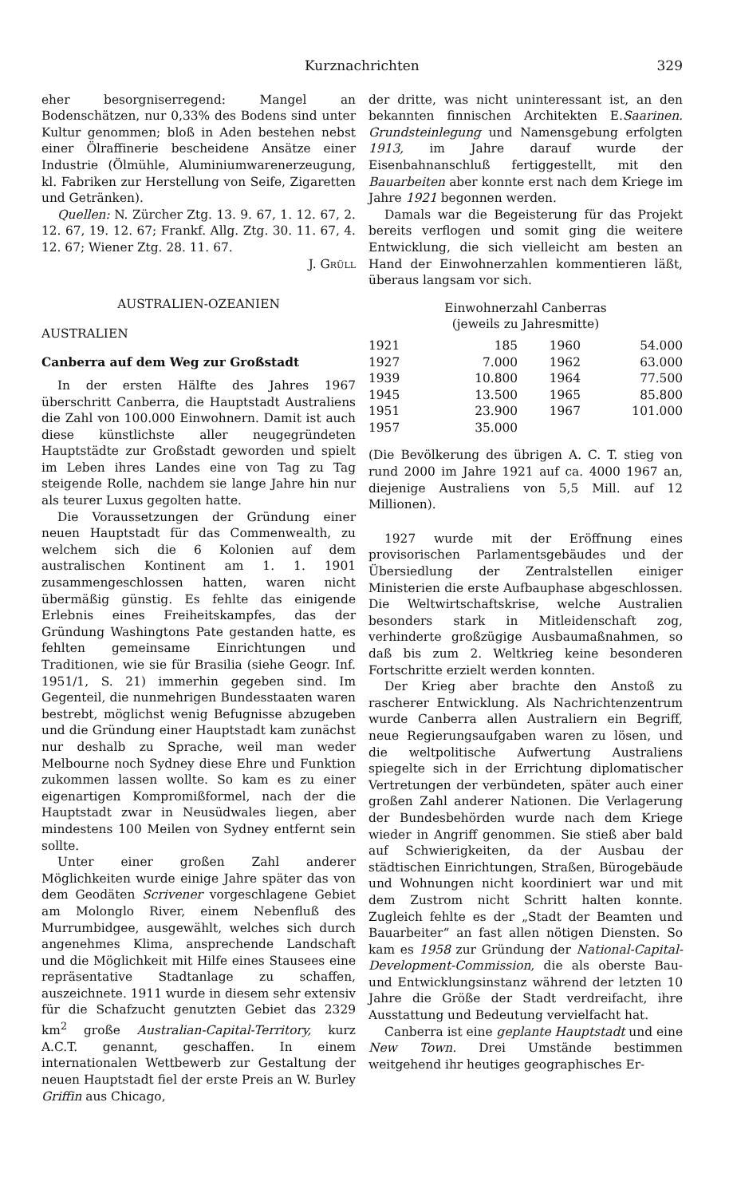Kurznachrichten 329
eher besorgniserregend: Mangel an Bodenschätzen, nur 0,33% des Bodens sind unter Kultur genommen; bloß in Aden bestehen nebst einer Ölraffinerie bescheidene Ansätze einer Industrie (Ölmühle, Aluminiumwarenerzeugung, kl. Fabriken zur Herstellung von Seife, Zigaretten und Getränken).
Quellen: N. Zürcher Ztg. 13. 9. 67, 1. 12. 67, 2. 12. 67, 19. 12. 67; Frankf. Allg. Ztg. 30. 11. 67, 4. 12. 67; Wiener Ztg. 28. 11. 67.
J. Grüll
AUSTRALIEN-OZEANIEN
AUSTRALIEN
Canberra auf dem Weg zur Großstadt
In der ersten Hälfte des Jahres 1967 überschritt Canberra, die Hauptstadt Australiens die Zahl von 100.000 Einwohnern. Damit ist auch diese künstlichste aller neugegründeten Hauptstädte zur Großstadt geworden und spielt im Leben ihres Landes eine von Tag zu Tag steigende Rolle, nachdem sie lange Jahre hin nur als teurer Luxus gegolten hatte.
Die Voraussetzungen der Gründung einer neuen Hauptstadt für das Commenwealth, zu welchem sich die 6 Kolonien auf dem australischen Kontinent am 1. 1. 1901 zusammengeschlossen hatten, waren nicht übermäßig günstig. Es fehlte das einigende Erlebnis eines Freiheitskampfes, das der Gründung Washingtons Pate gestanden hatte, es fehlten gemeinsame Einrichtungen und Traditionen, wie sie für Brasilia (siehe Geogr. Inf. 1951/1, S. 21) immerhin gegeben sind. Im Gegenteil, die nunmehrigen Bundesstaaten waren bestrebt, möglichst wenig Befugnisse abzugeben und die Gründung einer Hauptstadt kam zunächst nur deshalb zu Sprache, weil man weder Melbourne noch Sydney diese Ehre und Funktion zukommen lassen wollte. So kam es zu einer eigenartigen Kompromißformel, nach der die Hauptstadt zwar in Neusüdwales liegen, aber mindestens 100 Meilen von Sydney entfernt sein sollte.
Unter einer großen Zahl anderer Möglichkeiten wurde einige Jahre später das von dem Geodäten Scrivener vorgeschlagene Gebiet am Molonglo River, einem Nebenfluß des Murrumbidgee, ausgewählt, welches sich durch angenehmes Klima, ansprechende Landschaft und die Möglichkeit mit Hilfe eines Stausees eine repräsentative Stadtanlage zu schaffen, auszeichnete. 1911 wurde in diesem sehr extensiv für die Schafzucht genutzten Gebiet das 2329 km<sup>2</sup> große Australian-Capital-Territory, kurz A.C.T. genannt, geschaffen. In einem internationalen Wettbewerb zur Gestaltung der neuen Hauptstadt fiel der erste Preis an W. Burley Griffin aus Chicago,
der dritte, was nicht uninteressant ist, an den bekannten finnischen Architekten E.Saarinen. Grundsteinlegung und Namensgebung erfolgten 1913, im Jahre darauf wurde der Eisenbahnanschluß fertiggestellt, mit den Bauarbeiten aber konnte erst nach dem Kriege im Jahre 1921 begonnen werden.
Damals war die Begeisterung für das Projekt bereits verflogen und somit ging die weitere Entwicklung, die sich vielleicht am besten an Hand der Einwohnerzahlen kommentieren läßt, überaus langsam vor sich.
Einwohnerzahl Canberras
(jeweils zu Jahresmitte)
| 1921 | 185 | 1960 | 54.000 |
| 1927 | 7.000 | 1962 | 63.000 |
| 1939 | 10.800 | 1964 | 77.500 |
| 1945 | 13.500 | 1965 | 85.800 |
| 1951 | 23.900 | 1967 | 101.000 |
| 1957 | 35.000 | | |
(Die Bevölkerung des übrigen A. C. T. stieg von rund 2000 im Jahre 1921 auf ca. 4000 1967 an, diejenige Australiens von 5,5 Mill. auf 12 Millionen).
1927 wurde mit der Eröffnung eines provisorischen Parlamentsgebäudes und der Übersiedlung der Zentralstellen einiger Ministerien die erste Aufbauphase abgeschlossen. Die Weltwirtschaftskrise, welche Australien besonders stark in Mitleidenschaft zog, verhinderte großzügige Ausbaumaßnahmen, so daß bis zum 2. Weltkrieg keine besonderen Fortschritte erzielt werden konnten.
Der Krieg aber brachte den Anstoß zu rascherer Entwicklung. Als Nachrichtenzentrum wurde Canberra allen Australiern ein Begriff, neue Regierungsaufgaben waren zu lösen, und die weltpolitische Aufwertung Australiens spiegelte sich in der Errichtung diplomatischer Vertretungen der verbündeten, später auch einer großen Zahl anderer Nationen. Die Verlagerung der Bundesbehörden wurde nach dem Kriege wieder in Angriff genommen. Sie stieß aber bald auf Schwierigkeiten, da der Ausbau der städtischen Einrichtungen, Straßen, Bürogebäude und Wohnungen nicht koordiniert war und mit dem Zustrom nicht Schritt halten konnte. Zugleich fehlte es der „Stadt der Beamten und Bauarbeiter“ an fast allen nötigen Diensten. So kam es 1958 zur Gründung der National-Capital-Development-Commission, die als oberste Bau- und Entwicklungsinstanz während der letzten 10 Jahre die Größe der Stadt verdreifacht, ihre Ausstattung und Bedeutung vervielfacht hat.
Canberra ist eine geplante Hauptstadt und eine New Town. Drei Umstände bestimmen weitgehend ihr heutiges geographisches Er-